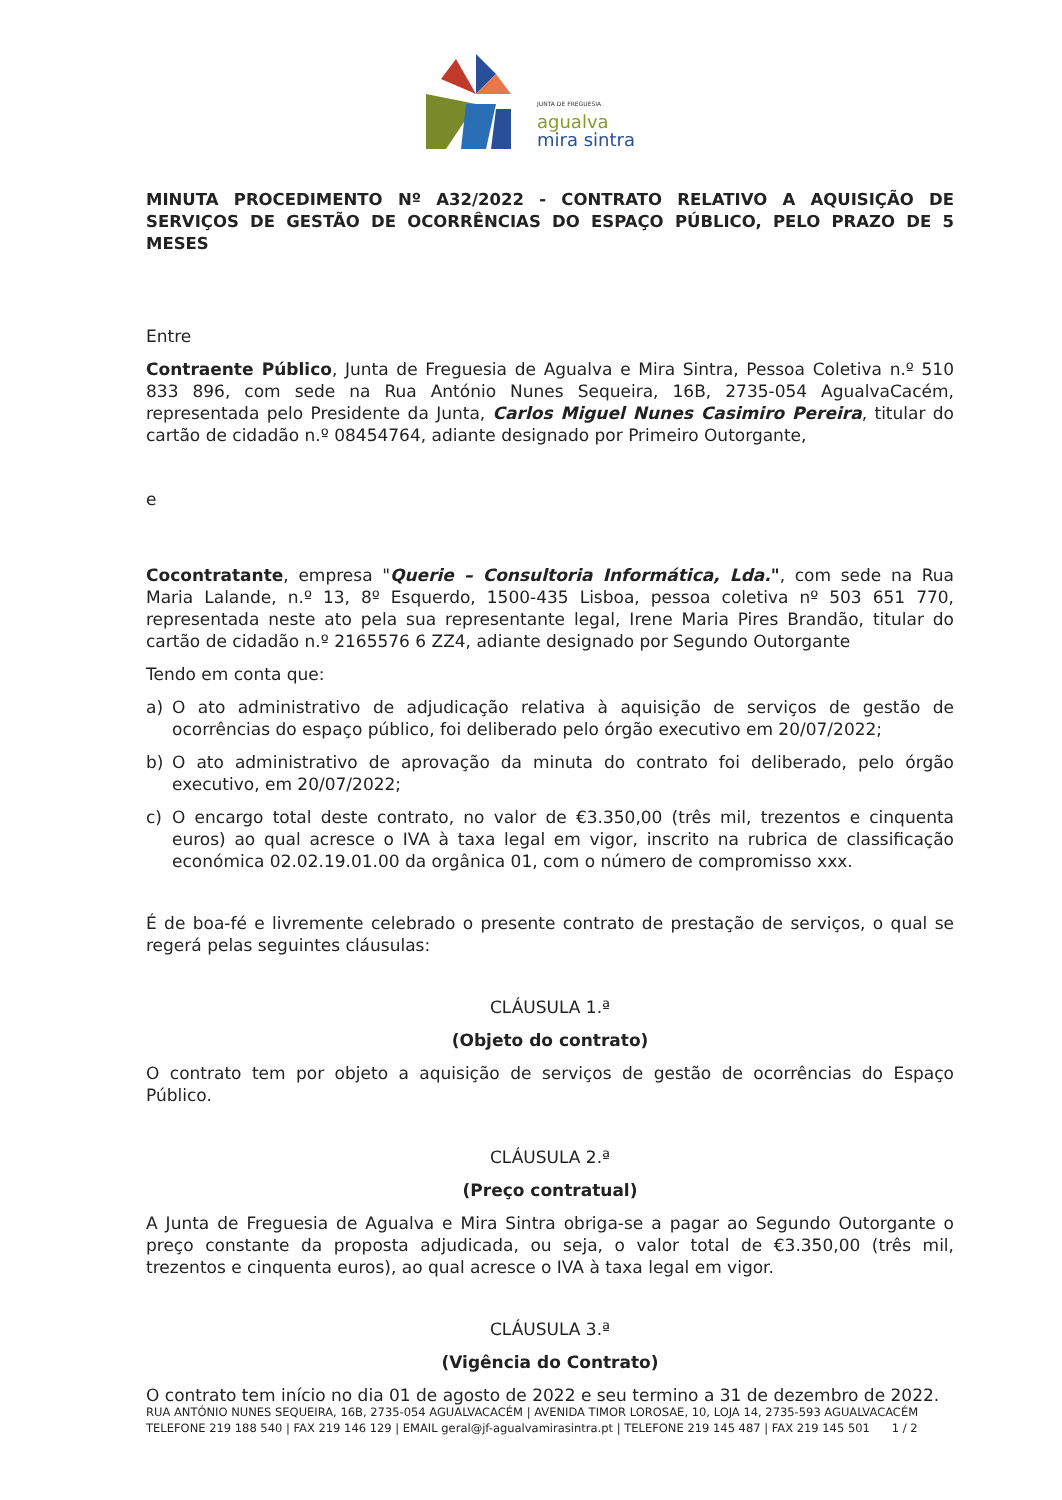JUNTA DE FREGUESIA
agualva
mira sintra
MINUTA PROCEDIMENTO Nº A32/2022 - CONTRATO RELATIVO A AQUISIÇÃO DE SERVIÇOS DE GESTÃO DE OCORRÊNCIAS DO ESPAÇO PÚBLICO, PELO PRAZO DE 5 MESES
Entre
Contraente Público, Junta de Freguesia de Agualva e Mira Sintra, Pessoa Coletiva n.º 510 833 896, com sede na Rua António Nunes Sequeira, 16B, 2735-054 AgualvaCacém, representada pelo Presidente da Junta, Carlos Miguel Nunes Casimiro Pereira, titular do cartão de cidadão n.º 08454764, adiante designado por Primeiro Outorgante,
e
Cocontratante, empresa "Querie – Consultoria Informática, Lda.", com sede na Rua Maria Lalande, n.º 13, 8º Esquerdo, 1500-435 Lisboa, pessoa coletiva nº 503 651 770, representada neste ato pela sua representante legal, Irene Maria Pires Brandão, titular do cartão de cidadão n.º 2165576 6 ZZ4, adiante designado por Segundo Outorgante
Tendo em conta que:
a) O ato administrativo de adjudicação relativa à aquisição de serviços de gestão de ocorrências do espaço público, foi deliberado pelo órgão executivo em 20/07/2022;
b) O ato administrativo de aprovação da minuta do contrato foi deliberado, pelo órgão executivo, em 20/07/2022;
c) O encargo total deste contrato, no valor de €3.350,00 (três mil, trezentos e cinquenta euros) ao qual acresce o IVA à taxa legal em vigor, inscrito na rubrica de classificação económica 02.02.19.01.00 da orgânica 01, com o número de compromisso xxx.
É de boa-fé e livremente celebrado o presente contrato de prestação de serviços, o qual se regerá pelas seguintes cláusulas:
CLÁUSULA 1.ª
(Objeto do contrato)
O contrato tem por objeto a aquisição de serviços de gestão de ocorrências do Espaço Público.
CLÁUSULA 2.ª
(Preço contratual)
A Junta de Freguesia de Agualva e Mira Sintra obriga-se a pagar ao Segundo Outorgante o preço constante da proposta adjudicada, ou seja, o valor total de €3.350,00 (três mil, trezentos e cinquenta euros), ao qual acresce o IVA à taxa legal em vigor.
CLÁUSULA 3.ª
(Vigência do Contrato)
O contrato tem início no dia 01 de agosto de 2022 e seu termino a 31 de dezembro de 2022.
RUA ANTÓNIO NUNES SEQUEIRA, 16B, 2735-054 AGUALVACACÉM | AVENIDA TIMOR LOROSAE, 10, LOJA 14, 2735-593 AGUALVACACÉM
TELEFONE 219 188 540 | FAX 219 146 129 | EMAIL geral@jf-agualvamirasintra.pt | TELEFONE 219 145 487 | FAX 219 145 501 1 / 2